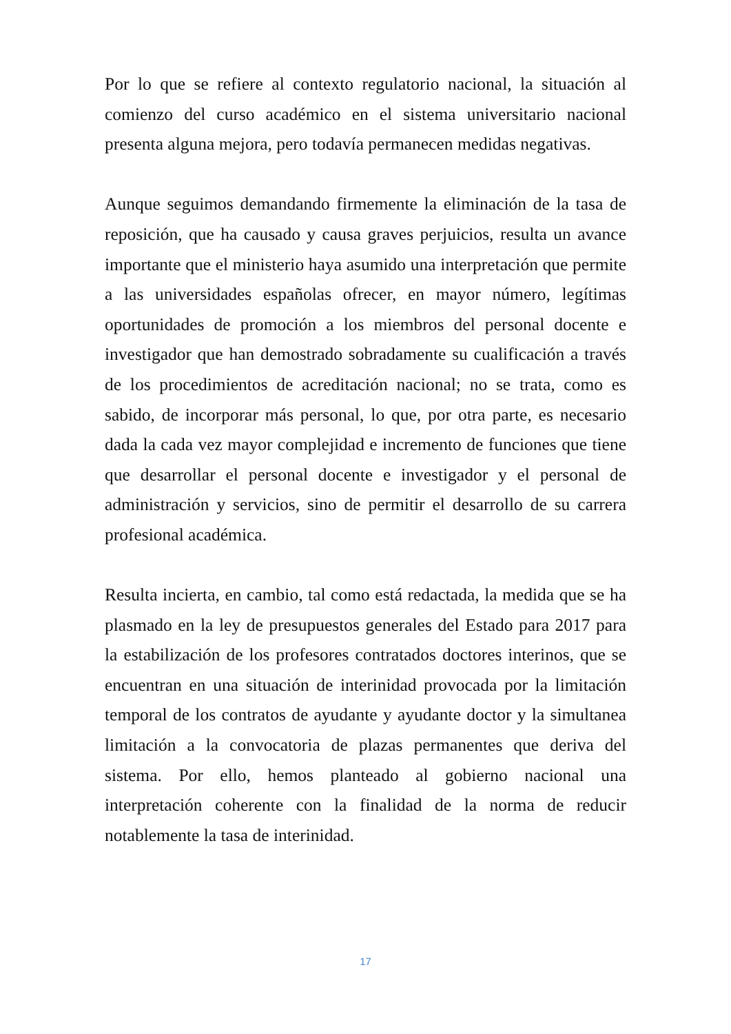Por lo que se refiere al contexto regulatorio nacional, la situación al comienzo del curso académico en el sistema universitario nacional presenta alguna mejora, pero todavía permanecen medidas negativas.
Aunque seguimos demandando firmemente la eliminación de la tasa de reposición, que ha causado y causa graves perjuicios, resulta un avance importante que el ministerio haya asumido una interpretación que permite a las universidades españolas ofrecer, en mayor número, legítimas oportunidades de promoción a los miembros del personal docente e investigador que han demostrado sobradamente su cualificación a través de los procedimientos de acreditación nacional; no se trata, como es sabido, de incorporar más personal, lo que, por otra parte, es necesario dada la cada vez mayor complejidad e incremento de funciones que tiene que desarrollar el personal docente e investigador y el personal de administración y servicios, sino de permitir el desarrollo de su carrera profesional académica.
Resulta incierta, en cambio, tal como está redactada, la medida que se ha plasmado en la ley de presupuestos generales del Estado para 2017 para la estabilización de los profesores contratados doctores interinos, que se encuentran en una situación de interinidad provocada por la limitación temporal de los contratos de ayudante y ayudante doctor y la simultanea limitación a la convocatoria de plazas permanentes que deriva del sistema. Por ello, hemos planteado al gobierno nacional una interpretación coherente con la finalidad de la norma de reducir notablemente la tasa de interinidad.
17